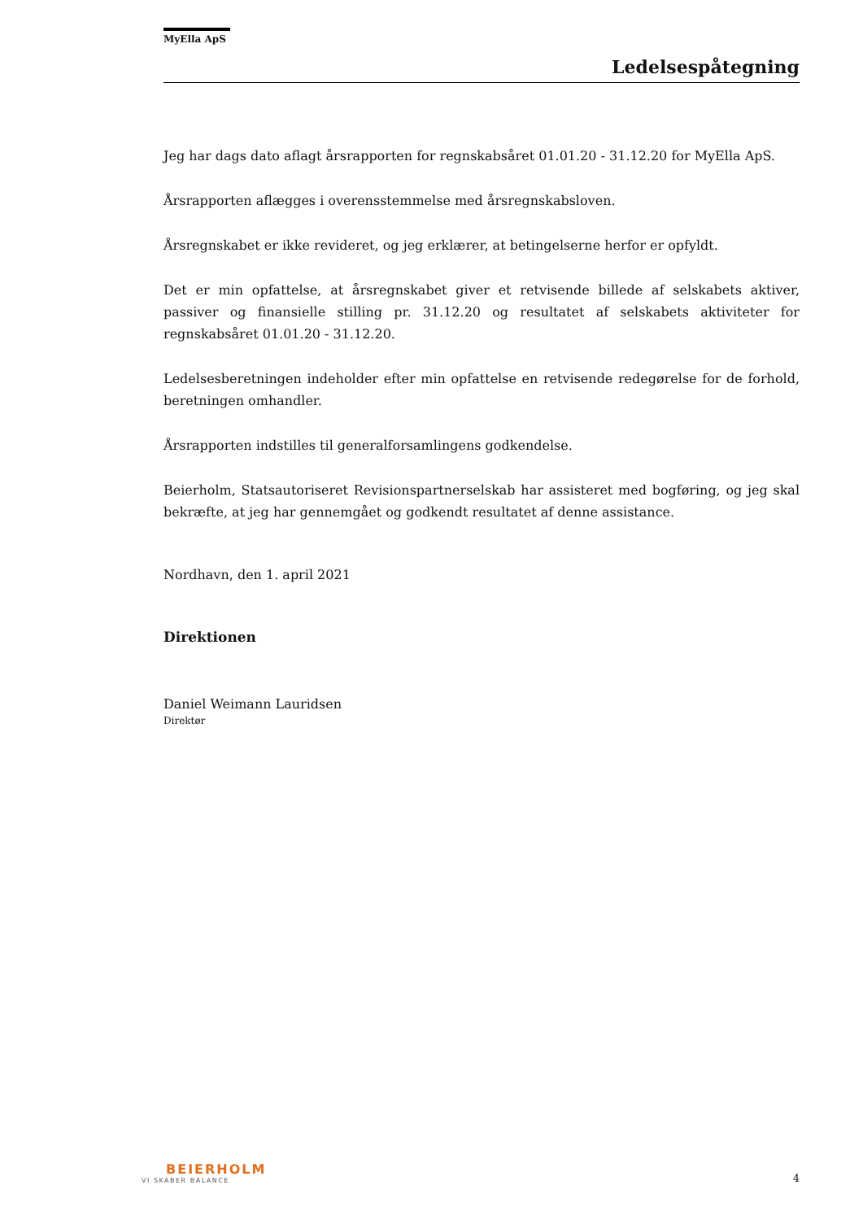MyElla ApS
Ledelsespåtegning
Jeg har dags dato aflagt årsrapporten for regnskabsåret 01.01.20 - 31.12.20 for MyElla ApS.
Årsrapporten aflægges i overensstemmelse med årsregnskabsloven.
Årsregnskabet er ikke revideret, og jeg erklærer, at betingelserne herfor er opfyldt.
Det er min opfattelse, at årsregnskabet giver et retvisende billede af selskabets aktiver, passiver og finansielle stilling pr. 31.12.20 og resultatet af selskabets aktiviteter for regnskabsåret 01.01.20 - 31.12.20.
Ledelsesberetningen indeholder efter min opfattelse en retvisende redegørelse for de forhold, beretningen omhandler.
Årsrapporten indstilles til generalforsamlingens godkendelse.
Beierholm, Statsautoriseret Revisionspartnerselskab har assisteret med bogføring, og jeg skal bekræfte, at jeg har gennemgået og godkendt resultatet af denne assistance.
Nordhavn, den 1. april 2021
Direktionen
Daniel Weimann Lauridsen
Direktør
BEIERHOLM
VI SKABER BALANCE
4